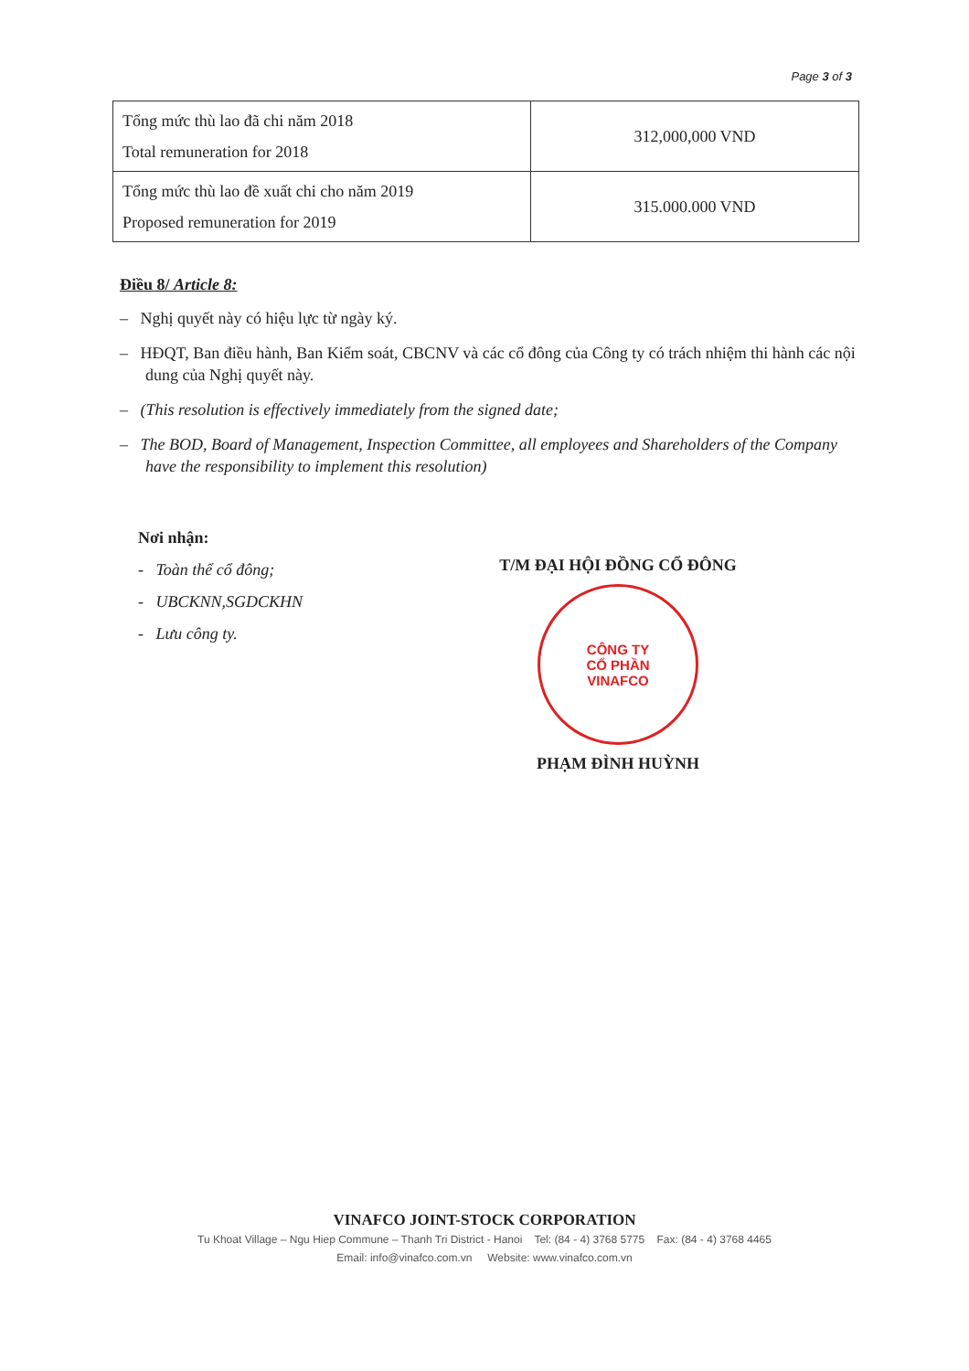Page 3 of 3
| Tổng mức thù lao đã chi năm 2018 Total remuneration for 2018 | 312,000,000 VND |
| Tổng mức thù lao đề xuất chi cho năm 2019 Proposed remuneration for 2019 | 315.000.000 VND |
Điều 8/ Article 8:
– Nghị quyết này có hiệu lực từ ngày ký.
– HĐQT, Ban điều hành, Ban Kiểm soát, CBCNV và các cổ đông của Công ty có trách nhiệm thi hành các nội dung của Nghị quyết này.
– (This resolution is effectively immediately from the signed date;
– The BOD, Board of Management, Inspection Committee, all employees and Shareholders of the Company have the responsibility to implement this resolution)
Nơi nhận:
- Toàn thể cổ đông;
- UBCKNN,SGDCKHN
- Lưu công ty.
T/M ĐẠI HỘI ĐỒNG CỔ ĐÔNG
CÔNG TY
CỔ PHẦN
VINAFCO
PHẠM ĐÌNH HUỲNH
VINAFCO JOINT-STOCK CORPORATION
Tu Khoat Village – Ngu Hiep Commune – Thanh Tri District - Hanoi Tel: (84 - 4) 3768 5775 Fax: (84 - 4) 3768 4465
Email: info@vinafco.com.vn Website: www.vinafco.com.vn